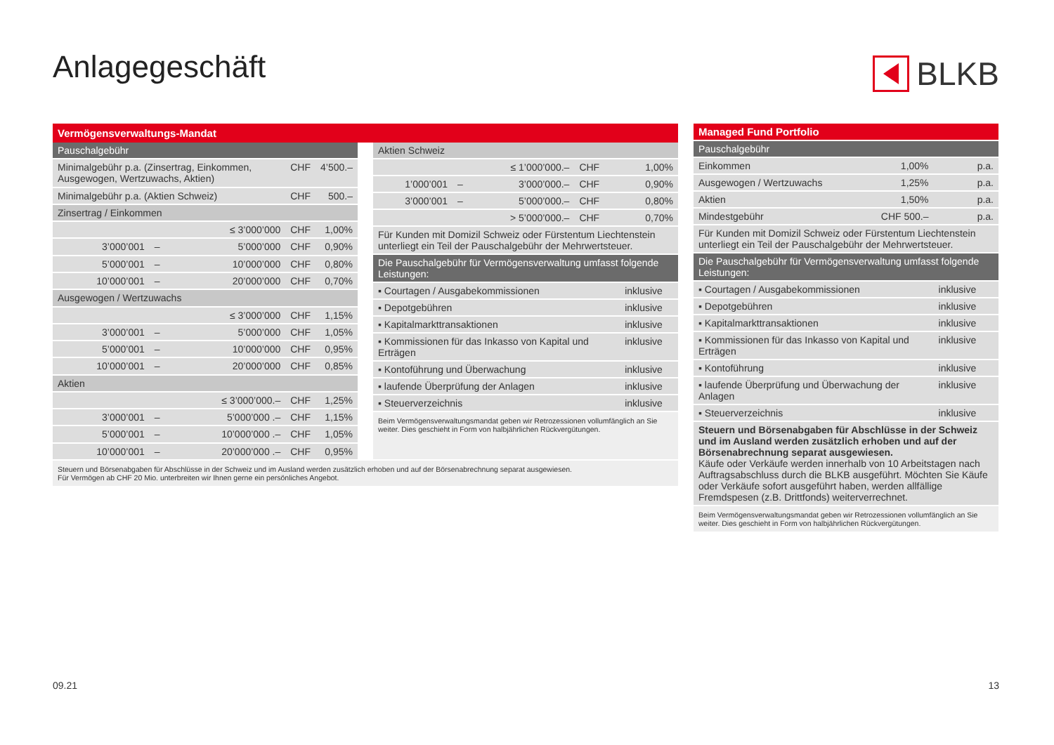Anlagegeschäft BLKB
Vermögensverwaltungs-Mandat
| Pauschalgebühr | | | | |
| --- | --- | --- | --- | --- |
| Minimalgebühr p.a. (Zinsertrag, Einkommen, Ausgewogen, Wertzuwachs, Aktien) | | | CHF | 4’500.– |
| Minimalgebühr p.a. (Aktien Schweiz) | | | CHF | 500.– |
| Zinsertrag / Einkommen | | | | |
| | | ≤ 3’000’000 | CHF | 1,00% |
| 3’000’001 | – | 5’000’000 | CHF | 0,90% |
| 5’000’001 | – | 10’000’000 | CHF | 0,80% |
| 10’000’001 | – | 20’000’000 | CHF | 0,70% |
| Ausgewogen / Wertzuwachs | | | | |
| | | ≤ 3’000’000 | CHF | 1,15% |
| 3’000’001 | – | 5’000’000 | CHF | 1,05% |
| 5’000’001 | – | 10’000’000 | CHF | 0,95% |
| 10’000’001 | – | 20’000’000 | CHF | 0,85% |
| Aktien | | | | |
| | | ≤ 3’000’000.– | CHF | 1,25% |
| 3’000’001 | – | 5’000’000 .– | CHF | 1,15% |
| 5’000’001 | – | 10’000’000 .– | CHF | 1,05% |
| 10’000’001 | – | 20’000’000 .– | CHF | 0,95% |
| Aktien Schweiz | | | | |
| --- | --- | --- | --- | --- |
| | | ≤ 1’000’000.– | CHF | 1,00% |
| 1’000’001 | – | 3’000’000.– | CHF | 0,90% |
| 3’000’001 | – | 5’000’000.– | CHF | 0,80% |
| | | > 5’000’000.– | CHF | 0,70% |
| Für Kunden mit Domizil Schweiz oder Fürstentum Liechtenstein unterliegt ein Teil der Pauschalgebühr der Mehrwertsteuer. | | | | |
| Die Pauschalgebühr für Vermögensverwaltung umfasst folgende Leistungen: | | | | |
| ▪ Courtagen / Ausgabekommissionen | | | | inklusive |
| ▪ Depotgebühren | | | | inklusive |
| ▪ Kapitalmarkttransaktionen | | | | inklusive |
| ▪ Kommissionen für das Inkasso von Kapital und Erträgen | | | | inklusive |
| ▪ Kontoführung und Überwachung | | | | inklusive |
| ▪ laufende Überprüfung der Anlagen | | | | inklusive |
| ▪ Steuerverzeichnis | | | | inklusive |
| Beim Vermögensverwaltungsmandat geben wir Retrozessionen vollumfänglich an Sie weiter. Dies geschieht in Form von halbjährlichen Rückvergütungen. | | | | |
Steuern und Börsenabgaben für Abschlüsse in der Schweiz und im Ausland werden zusätzlich erhoben und auf der Börsenabrechnung separat ausgewiesen.
Für Vermögen ab CHF 20 Mio. unterbreiten wir Ihnen gerne ein persönliches Angebot.
| Managed Fund Portfolio | | |
| --- | --- | --- |
| Pauschalgebühr | | |
| Einkommen | 1,00% | p.a. |
| Ausgewogen / Wertzuwachs | 1,25% | p.a. |
| Aktien | 1,50% | p.a. |
| Mindestgebühr | CHF 500.– | p.a. |
| Für Kunden mit Domizil Schweiz oder Fürstentum Liechtenstein unterliegt ein Teil der Pauschalgebühr der Mehrwertsteuer. | | |
| Die Pauschalgebühr für Vermögensverwaltung umfasst folgende Leistungen: | | |
| ▪ Courtagen / Ausgabekommissionen | | inklusive |
| ▪ Depotgebühren | | inklusive |
| ▪ Kapitalmarkttransaktionen | | inklusive |
| ▪ Kommissionen für das Inkasso von Kapital und Erträgen | | inklusive |
| ▪ Kontoführung | | inklusive |
| ▪ laufende Überprüfung und Überwachung der Anlagen | | inklusive |
| ▪ Steuerverzeichnis | | inklusive |
| Steuern und Börsenabgaben für Abschlüsse in der Schweiz und im Ausland werden zusätzlich erhoben und auf der Börsenabrechnung separat ausgewiesen. Käufe oder Verkäufe werden innerhalb von 10 Arbeitstagen nach Auftragsabschluss durch die BLKB ausgeführt. Möchten Sie Käufe oder Verkäufe sofort ausgeführt haben, werden allfällige Fremdspesen (z.B. Drittfonds) weiterverrechnet. | | |
| Beim Vermögensverwaltungsmandat geben wir Retrozessionen vollumfänglich an Sie weiter. Dies geschieht in Form von halbjährlichen Rückvergütungen. | | |
09.21 13